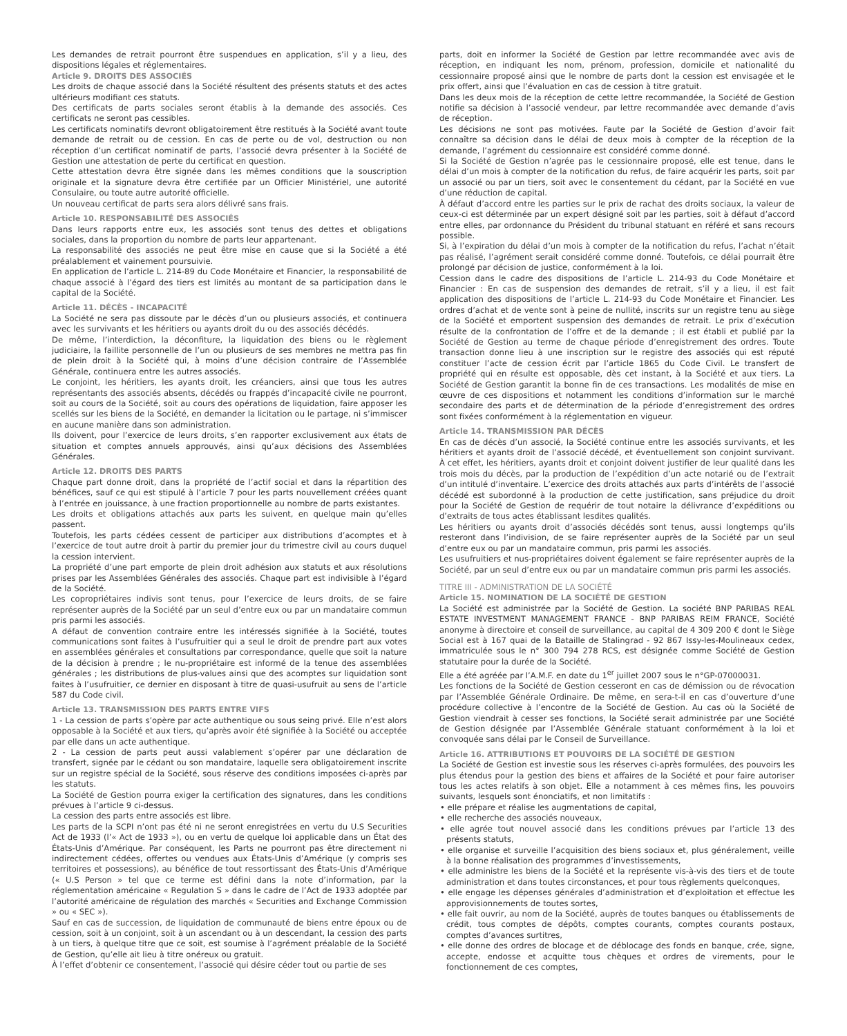Les demandes de retrait pourront être suspendues en application, s’il y a lieu, des dispositions légales et réglementaires.
Article 9. DROITS DES ASSOCIÉS
Les droits de chaque associé dans la Société résultent des présents statuts et des actes ultérieurs modifiant ces statuts.
Des certificats de parts sociales seront établis à la demande des associés. Ces certificats ne seront pas cessibles.
Les certificats nominatifs devront obligatoirement être restitués à la Société avant toute demande de retrait ou de cession. En cas de perte ou de vol, destruction ou non réception d’un certificat nominatif de parts, l’associé devra présenter à la Société de Gestion une attestation de perte du certificat en question.
Cette attestation devra être signée dans les mêmes conditions que la souscription originale et la signature devra être certifiée par un Officier Ministériel, une autorité Consulaire, ou toute autre autorité officielle.
Un nouveau certificat de parts sera alors délivré sans frais.
Article 10. RESPONSABILITÉ DES ASSOCIÉS
Dans leurs rapports entre eux, les associés sont tenus des dettes et obligations sociales, dans la proportion du nombre de parts leur appartenant.
La responsabilité des associés ne peut être mise en cause que si la Société a été préalablement et vainement poursuivie.
En application de l’article L. 214-89 du Code Monétaire et Financier, la responsabilité de chaque associé à l’égard des tiers est limités au montant de sa participation dans le capital de la Société.
Article 11. DÉCÈS - INCAPACITÉ
La Société ne sera pas dissoute par le décès d’un ou plusieurs associés, et continuera avec les survivants et les héritiers ou ayants droit du ou des associés décédés.
De même, l’interdiction, la déconfiture, la liquidation des biens ou le règlement judiciaire, la faillite personnelle de l’un ou plusieurs de ses membres ne mettra pas fin de plein droit à la Société qui, à moins d’une décision contraire de l’Assemblée Générale, continuera entre les autres associés.
Le conjoint, les héritiers, les ayants droit, les créanciers, ainsi que tous les autres représentants des associés absents, décédés ou frappés d’incapacité civile ne pourront, soit au cours de la Société, soit au cours des opérations de liquidation, faire apposer les scellés sur les biens de la Société, en demander la licitation ou le partage, ni s’immiscer en aucune manière dans son administration.
Ils doivent, pour l’exercice de leurs droits, s’en rapporter exclusivement aux états de situation et comptes annuels approuvés, ainsi qu’aux décisions des Assemblées Générales.
Article 12. DROITS DES PARTS
Chaque part donne droit, dans la propriété de l’actif social et dans la répartition des bénéfices, sauf ce qui est stipulé à l’article 7 pour les parts nouvellement créées quant à l’entrée en jouissance, à une fraction proportionnelle au nombre de parts existantes.
Les droits et obligations attachés aux parts les suivent, en quelque main qu’elles passent.
Toutefois, les parts cédées cessent de participer aux distributions d’acomptes et à l’exercice de tout autre droit à partir du premier jour du trimestre civil au cours duquel la cession intervient.
La propriété d’une part emporte de plein droit adhésion aux statuts et aux résolutions prises par les Assemblées Générales des associés. Chaque part est indivisible à l’égard de la Société.
Les copropriétaires indivis sont tenus, pour l’exercice de leurs droits, de se faire représenter auprès de la Société par un seul d’entre eux ou par un mandataire commun pris parmi les associés.
A défaut de convention contraire entre les intéressés signifiée à la Société, toutes communications sont faites à l’usufruitier qui a seul le droit de prendre part aux votes en assemblées générales et consultations par correspondance, quelle que soit la nature de la décision à prendre ; le nu-propriétaire est informé de la tenue des assemblées générales ; les distributions de plus-values ainsi que des acomptes sur liquidation sont faites à l’usufruitier, ce dernier en disposant à titre de quasi-usufruit au sens de l’article 587 du Code civil.
Article 13. TRANSMISSION DES PARTS ENTRE VIFS
1 - La cession de parts s’opère par acte authentique ou sous seing privé. Elle n’est alors opposable à la Société et aux tiers, qu’après avoir été signifiée à la Société ou acceptée par elle dans un acte authentique.
2 - La cession de parts peut aussi valablement s’opérer par une déclaration de transfert, signée par le cédant ou son mandataire, laquelle sera obligatoirement inscrite sur un registre spécial de la Société, sous réserve des conditions imposées ci-après par les statuts.
La Société de Gestion pourra exiger la certification des signatures, dans les conditions prévues à l’article 9 ci-dessus.
La cession des parts entre associés est libre.
Les parts de la SCPI n’ont pas été ni ne seront enregistrées en vertu du U.S Securities Act de 1933 (l’« Act de 1933 »), ou en vertu de quelque loi applicable dans un État des États-Unis d’Amérique. Par conséquent, les Parts ne pourront pas être directement ni indirectement cédées, offertes ou vendues aux États-Unis d’Amérique (y compris ses territoires et possessions), au bénéfice de tout ressortissant des États-Unis d’Amérique (« U.S Person » tel que ce terme est défini dans la note d’information, par la réglementation américaine « Regulation S » dans le cadre de l’Act de 1933 adoptée par l’autorité américaine de régulation des marchés « Securities and Exchange Commission » ou « SEC »).
Sauf en cas de succession, de liquidation de communauté de biens entre époux ou de cession, soit à un conjoint, soit à un ascendant ou à un descendant, la cession des parts à un tiers, à quelque titre que ce soit, est soumise à l’agrément préalable de la Société de Gestion, qu’elle ait lieu à titre onéreux ou gratuit.
À l’effet d’obtenir ce consentement, l’associé qui désire céder tout ou partie de ses
parts, doit en informer la Société de Gestion par lettre recommandée avec avis de réception, en indiquant les nom, prénom, profession, domicile et nationalité du cessionnaire proposé ainsi que le nombre de parts dont la cession est envisagée et le prix offert, ainsi que l’évaluation en cas de cession à titre gratuit.
Dans les deux mois de la réception de cette lettre recommandée, la Société de Gestion notifie sa décision à l’associé vendeur, par lettre recommandée avec demande d’avis de réception.
Les décisions ne sont pas motivées. Faute par la Société de Gestion d’avoir fait connaître sa décision dans le délai de deux mois à compter de la réception de la demande, l’agrément du cessionnaire est considéré comme donné.
Si la Société de Gestion n’agrée pas le cessionnaire proposé, elle est tenue, dans le délai d’un mois à compter de la notification du refus, de faire acquérir les parts, soit par un associé ou par un tiers, soit avec le consentement du cédant, par la Société en vue d’une réduction de capital.
À défaut d’accord entre les parties sur le prix de rachat des droits sociaux, la valeur de ceux-ci est déterminée par un expert désigné soit par les parties, soit à défaut d’accord entre elles, par ordonnance du Président du tribunal statuant en référé et sans recours possible.
Si, à l’expiration du délai d’un mois à compter de la notification du refus, l’achat n’était pas réalisé, l’agrément serait considéré comme donné. Toutefois, ce délai pourrait être prolongé par décision de justice, conformément à la loi.
Cession dans le cadre des dispositions de l’article L. 214-93 du Code Monétaire et Financier : En cas de suspension des demandes de retrait, s’il y a lieu, il est fait application des dispositions de l’article L. 214-93 du Code Monétaire et Financier. Les ordres d’achat et de vente sont à peine de nullité, inscrits sur un registre tenu au siège de la Société et emportent suspension des demandes de retrait. Le prix d’exécution résulte de la confrontation de l’offre et de la demande ; il est établi et publié par la Société de Gestion au terme de chaque période d’enregistrement des ordres. Toute transaction donne lieu à une inscription sur le registre des associés qui est réputé constituer l’acte de cession écrit par l’article 1865 du Code Civil. Le transfert de propriété qui en résulte est opposable, dès cet instant, à la Société et aux tiers. La Société de Gestion garantit la bonne fin de ces transactions. Les modalités de mise en œuvre de ces dispositions et notamment les conditions d’information sur le marché secondaire des parts et de détermination de la période d’enregistrement des ordres sont fixées conformément à la réglementation en vigueur.
Article 14. TRANSMISSION PAR DÉCÈS
En cas de décès d’un associé, la Société continue entre les associés survivants, et les héritiers et ayants droit de l’associé décédé, et éventuellement son conjoint survivant. À cet effet, les héritiers, ayants droit et conjoint doivent justifier de leur qualité dans les trois mois du décès, par la production de l’expédition d’un acte notarié ou de l’extrait d’un intitulé d’inventaire. L’exercice des droits attachés aux parts d’intérêts de l’associé décédé est subordonné à la production de cette justification, sans préjudice du droit pour la Société de Gestion de requérir de tout notaire la délivrance d’expéditions ou d’extraits de tous actes établissant lesdites qualités.
Les héritiers ou ayants droit d’associés décédés sont tenus, aussi longtemps qu’ils resteront dans l’indivision, de se faire représenter auprès de la Société par un seul d’entre eux ou par un mandataire commun, pris parmi les associés.
Les usufruitiers et nus-propriétaires doivent également se faire représenter auprès de la Société, par un seul d’entre eux ou par un mandataire commun pris parmi les associés.
TITRE III - ADMINISTRATION DE LA SOCIÉTÉ
Article 15. NOMINATION DE LA SOCIÉTÉ DE GESTION
La Société est administrée par la Société de Gestion. La société BNP PARIBAS REAL ESTATE INVESTMENT MANAGEMENT FRANCE - BNP PARIBAS REIM FRANCE, Société anonyme à directoire et conseil de surveillance, au capital de 4 309 200 € dont le Siège Social est à 167 quai de la Bataille de Stalingrad - 92 867 Issy-les-Moulineaux cedex, immatriculée sous le n° 300 794 278 RCS, est désignée comme Société de Gestion statutaire pour la durée de la Société.
Elle a été agréée par l’A.M.F. en date du 1<sup>er</sup> juillet 2007 sous le n°GP-07000031.
Les fonctions de la Société de Gestion cesseront en cas de démission ou de révocation par l’Assemblée Générale Ordinaire. De même, en sera-t-il en cas d’ouverture d’une procédure collective à l’encontre de la Société de Gestion. Au cas où la Société de Gestion viendrait à cesser ses fonctions, la Société serait administrée par une Société de Gestion désignée par l’Assemblée Générale statuant conformément à la loi et convoquée sans délai par le Conseil de Surveillance.
Article 16. ATTRIBUTIONS ET POUVOIRS DE LA SOCIÉTÉ DE GESTION
La Société de Gestion est investie sous les réserves ci-après formulées, des pouvoirs les plus étendus pour la gestion des biens et affaires de la Société et pour faire autoriser tous les actes relatifs à son objet. Elle a notamment à ces mêmes fins, les pouvoirs suivants, lesquels sont énonciatifs, et non limitatifs :
• elle prépare et réalise les augmentations de capital,
• elle recherche des associés nouveaux,
• elle agrée tout nouvel associé dans les conditions prévues par l’article 13 des présents statuts,
• elle organise et surveille l’acquisition des biens sociaux et, plus généralement, veille à la bonne réalisation des programmes d’investissements,
• elle administre les biens de la Société et la représente vis-à-vis des tiers et de toute administration et dans toutes circonstances, et pour tous règlements quelconques,
• elle engage les dépenses générales d’administration et d’exploitation et effectue les approvisionnements de toutes sortes,
• elle fait ouvrir, au nom de la Société, auprès de toutes banques ou établissements de crédit, tous comptes de dépôts, comptes courants, comptes courants postaux, comptes d’avances surtitres,
• elle donne des ordres de blocage et de déblocage des fonds en banque, crée, signe, accepte, endosse et acquitte tous chèques et ordres de virements, pour le fonctionnement de ces comptes,